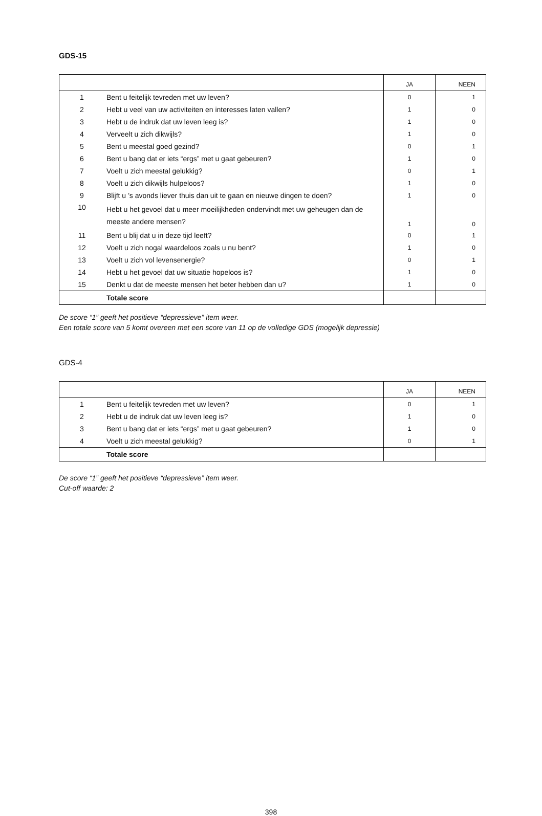GDS-15
| | | JA | NEEN |
| --- | --- | --- | --- |
| 1 | Bent u feitelijk tevreden met uw leven? | 0 | 1 |
| 2 | Hebt u veel van uw activiteiten en interesses laten vallen? | 1 | 0 |
| 3 | Hebt u de indruk dat uw leven leeg is? | 1 | 0 |
| 4 | Verveelt u zich dikwijls? | 1 | 0 |
| 5 | Bent u meestal goed gezind? | 0 | 1 |
| 6 | Bent u bang dat er iets “ergs” met u gaat gebeuren? | 1 | 0 |
| 7 | Voelt u zich meestal gelukkig? | 0 | 1 |
| 8 | Voelt u zich dikwijls hulpeloos? | 1 | 0 |
| 9 | Blijft u ’s avonds liever thuis dan uit te gaan en nieuwe dingen te doen? | 1 | 0 |
| 10 | Hebt u het gevoel dat u meer moeilijkheden ondervindt met uw geheugen dan de meeste andere mensen? | 1 | 0 |
| 11 | Bent u blij dat u in deze tijd leeft? | 0 | 1 |
| 12 | Voelt u zich nogal waardeloos zoals u nu bent? | 1 | 0 |
| 13 | Voelt u zich vol levensenergie? | 0 | 1 |
| 14 | Hebt u het gevoel dat uw situatie hopeloos is? | 1 | 0 |
| 15 | Denkt u dat de meeste mensen het beter hebben dan u? | 1 | 0 |
| | Totale score | | |
De score “1” geeft het positieve “depressieve” item weer.
Een totale score van 5 komt overeen met een score van 11 op de volledige GDS (mogelijk depressie)
GDS-4
| | | JA | NEEN |
| --- | --- | --- | --- |
| 1 | Bent u feitelijk tevreden met uw leven? | 0 | 1 |
| 2 | Hebt u de indruk dat uw leven leeg is? | 1 | 0 |
| 3 | Bent u bang dat er iets “ergs” met u gaat gebeuren? | 1 | 0 |
| 4 | Voelt u zich meestal gelukkig? | 0 | 1 |
| | Totale score | | |
De score “1” geeft het positieve “depressieve” item weer.
Cut-off waarde: 2
398